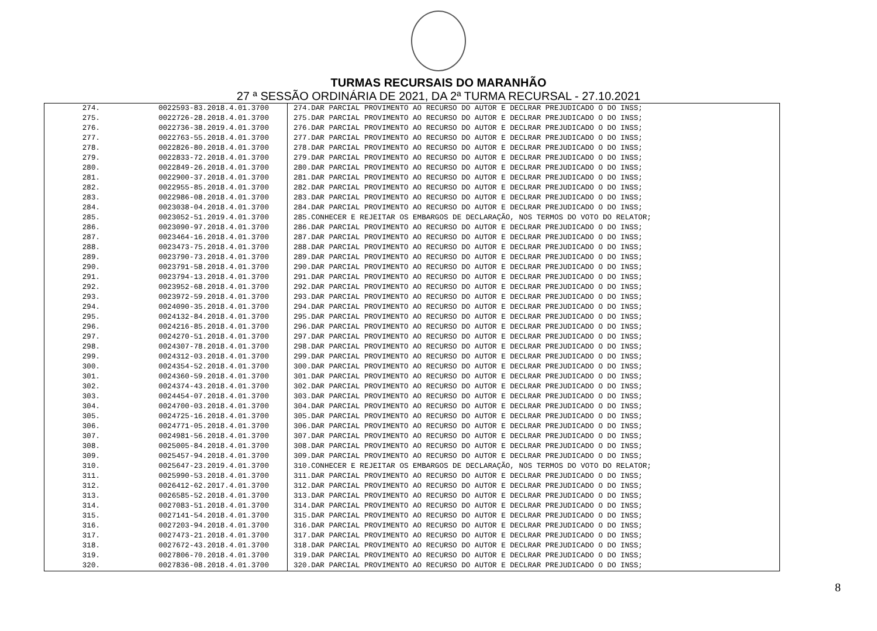TURMAS RECURSAIS DO MARANHÃO
27 ª SESSÃO ORDINÁRIA DE 2021, DA 2ª TURMA RECURSAL - 27.10.2021
| 274. | 0022593-83.2018.4.01.3700 | 274.DAR PARCIAL PROVIMENTO AO RECURSO DO AUTOR E DECLRAR PREJUDICADO O DO INSS; |
| 275. | 0022726-28.2018.4.01.3700 | 275.DAR PARCIAL PROVIMENTO AO RECURSO DO AUTOR E DECLRAR PREJUDICADO O DO INSS; |
| 276. | 0022736-38.2019.4.01.3700 | 276.DAR PARCIAL PROVIMENTO AO RECURSO DO AUTOR E DECLRAR PREJUDICADO O DO INSS; |
| 277. | 0022763-55.2018.4.01.3700 | 277.DAR PARCIAL PROVIMENTO AO RECURSO DO AUTOR E DECLRAR PREJUDICADO O DO INSS; |
| 278. | 0022826-80.2018.4.01.3700 | 278.DAR PARCIAL PROVIMENTO AO RECURSO DO AUTOR E DECLRAR PREJUDICADO O DO INSS; |
| 279. | 0022833-72.2018.4.01.3700 | 279.DAR PARCIAL PROVIMENTO AO RECURSO DO AUTOR E DECLRAR PREJUDICADO O DO INSS; |
| 280. | 0022849-26.2018.4.01.3700 | 280.DAR PARCIAL PROVIMENTO AO RECURSO DO AUTOR E DECLRAR PREJUDICADO O DO INSS; |
| 281. | 0022900-37.2018.4.01.3700 | 281.DAR PARCIAL PROVIMENTO AO RECURSO DO AUTOR E DECLRAR PREJUDICADO O DO INSS; |
| 282. | 0022955-85.2018.4.01.3700 | 282.DAR PARCIAL PROVIMENTO AO RECURSO DO AUTOR E DECLRAR PREJUDICADO O DO INSS; |
| 283. | 0022986-08.2018.4.01.3700 | 283.DAR PARCIAL PROVIMENTO AO RECURSO DO AUTOR E DECLRAR PREJUDICADO O DO INSS; |
| 284. | 0023038-04.2018.4.01.3700 | 284.DAR PARCIAL PROVIMENTO AO RECURSO DO AUTOR E DECLRAR PREJUDICADO O DO INSS; |
| 285. | 0023052-51.2019.4.01.3700 | 285.CONHECER E REJEITAR OS EMBARGOS DE DECLARAÇÃO, NOS TERMOS DO VOTO DO RELATOR; |
| 286. | 0023090-97.2018.4.01.3700 | 286.DAR PARCIAL PROVIMENTO AO RECURSO DO AUTOR E DECLRAR PREJUDICADO O DO INSS; |
| 287. | 0023464-16.2018.4.01.3700 | 287.DAR PARCIAL PROVIMENTO AO RECURSO DO AUTOR E DECLRAR PREJUDICADO O DO INSS; |
| 288. | 0023473-75.2018.4.01.3700 | 288.DAR PARCIAL PROVIMENTO AO RECURSO DO AUTOR E DECLRAR PREJUDICADO O DO INSS; |
| 289. | 0023790-73.2018.4.01.3700 | 289.DAR PARCIAL PROVIMENTO AO RECURSO DO AUTOR E DECLRAR PREJUDICADO O DO INSS; |
| 290. | 0023791-58.2018.4.01.3700 | 290.DAR PARCIAL PROVIMENTO AO RECURSO DO AUTOR E DECLRAR PREJUDICADO O DO INSS; |
| 291. | 0023794-13.2018.4.01.3700 | 291.DAR PARCIAL PROVIMENTO AO RECURSO DO AUTOR E DECLRAR PREJUDICADO O DO INSS; |
| 292. | 0023952-68.2018.4.01.3700 | 292.DAR PARCIAL PROVIMENTO AO RECURSO DO AUTOR E DECLRAR PREJUDICADO O DO INSS; |
| 293. | 0023972-59.2018.4.01.3700 | 293.DAR PARCIAL PROVIMENTO AO RECURSO DO AUTOR E DECLRAR PREJUDICADO O DO INSS; |
| 294. | 0024090-35.2018.4.01.3700 | 294.DAR PARCIAL PROVIMENTO AO RECURSO DO AUTOR E DECLRAR PREJUDICADO O DO INSS; |
| 295. | 0024132-84.2018.4.01.3700 | 295.DAR PARCIAL PROVIMENTO AO RECURSO DO AUTOR E DECLRAR PREJUDICADO O DO INSS; |
| 296. | 0024216-85.2018.4.01.3700 | 296.DAR PARCIAL PROVIMENTO AO RECURSO DO AUTOR E DECLRAR PREJUDICADO O DO INSS; |
| 297. | 0024270-51.2018.4.01.3700 | 297.DAR PARCIAL PROVIMENTO AO RECURSO DO AUTOR E DECLRAR PREJUDICADO O DO INSS; |
| 298. | 0024307-78.2018.4.01.3700 | 298.DAR PARCIAL PROVIMENTO AO RECURSO DO AUTOR E DECLRAR PREJUDICADO O DO INSS; |
| 299. | 0024312-03.2018.4.01.3700 | 299.DAR PARCIAL PROVIMENTO AO RECURSO DO AUTOR E DECLRAR PREJUDICADO O DO INSS; |
| 300. | 0024354-52.2018.4.01.3700 | 300.DAR PARCIAL PROVIMENTO AO RECURSO DO AUTOR E DECLRAR PREJUDICADO O DO INSS; |
| 301. | 0024360-59.2018.4.01.3700 | 301.DAR PARCIAL PROVIMENTO AO RECURSO DO AUTOR E DECLRAR PREJUDICADO O DO INSS; |
| 302. | 0024374-43.2018.4.01.3700 | 302.DAR PARCIAL PROVIMENTO AO RECURSO DO AUTOR E DECLRAR PREJUDICADO O DO INSS; |
| 303. | 0024454-07.2018.4.01.3700 | 303.DAR PARCIAL PROVIMENTO AO RECURSO DO AUTOR E DECLRAR PREJUDICADO O DO INSS; |
| 304. | 0024700-03.2018.4.01.3700 | 304.DAR PARCIAL PROVIMENTO AO RECURSO DO AUTOR E DECLRAR PREJUDICADO O DO INSS; |
| 305. | 0024725-16.2018.4.01.3700 | 305.DAR PARCIAL PROVIMENTO AO RECURSO DO AUTOR E DECLRAR PREJUDICADO O DO INSS; |
| 306. | 0024771-05.2018.4.01.3700 | 306.DAR PARCIAL PROVIMENTO AO RECURSO DO AUTOR E DECLRAR PREJUDICADO O DO INSS; |
| 307. | 0024981-56.2018.4.01.3700 | 307.DAR PARCIAL PROVIMENTO AO RECURSO DO AUTOR E DECLRAR PREJUDICADO O DO INSS; |
| 308. | 0025005-84.2018.4.01.3700 | 308.DAR PARCIAL PROVIMENTO AO RECURSO DO AUTOR E DECLRAR PREJUDICADO O DO INSS; |
| 309. | 0025457-94.2018.4.01.3700 | 309.DAR PARCIAL PROVIMENTO AO RECURSO DO AUTOR E DECLRAR PREJUDICADO O DO INSS; |
| 310. | 0025647-23.2019.4.01.3700 | 310.CONHECER E REJEITAR OS EMBARGOS DE DECLARAÇÃO, NOS TERMOS DO VOTO DO RELATOR; |
| 311. | 0025990-53.2018.4.01.3700 | 311.DAR PARCIAL PROVIMENTO AO RECURSO DO AUTOR E DECLRAR PREJUDICADO O DO INSS; |
| 312. | 0026412-62.2017.4.01.3700 | 312.DAR PARCIAL PROVIMENTO AO RECURSO DO AUTOR E DECLRAR PREJUDICADO O DO INSS; |
| 313. | 0026585-52.2018.4.01.3700 | 313.DAR PARCIAL PROVIMENTO AO RECURSO DO AUTOR E DECLRAR PREJUDICADO O DO INSS; |
| 314. | 0027083-51.2018.4.01.3700 | 314.DAR PARCIAL PROVIMENTO AO RECURSO DO AUTOR E DECLRAR PREJUDICADO O DO INSS; |
| 315. | 0027141-54.2018.4.01.3700 | 315.DAR PARCIAL PROVIMENTO AO RECURSO DO AUTOR E DECLRAR PREJUDICADO O DO INSS; |
| 316. | 0027203-94.2018.4.01.3700 | 316.DAR PARCIAL PROVIMENTO AO RECURSO DO AUTOR E DECLRAR PREJUDICADO O DO INSS; |
| 317. | 0027473-21.2018.4.01.3700 | 317.DAR PARCIAL PROVIMENTO AO RECURSO DO AUTOR E DECLRAR PREJUDICADO O DO INSS; |
| 318. | 0027672-43.2018.4.01.3700 | 318.DAR PARCIAL PROVIMENTO AO RECURSO DO AUTOR E DECLRAR PREJUDICADO O DO INSS; |
| 319. | 0027806-70.2018.4.01.3700 | 319.DAR PARCIAL PROVIMENTO AO RECURSO DO AUTOR E DECLRAR PREJUDICADO O DO INSS; |
| 320. | 0027836-08.2018.4.01.3700 | 320.DAR PARCIAL PROVIMENTO AO RECURSO DO AUTOR E DECLRAR PREJUDICADO O DO INSS; |
8